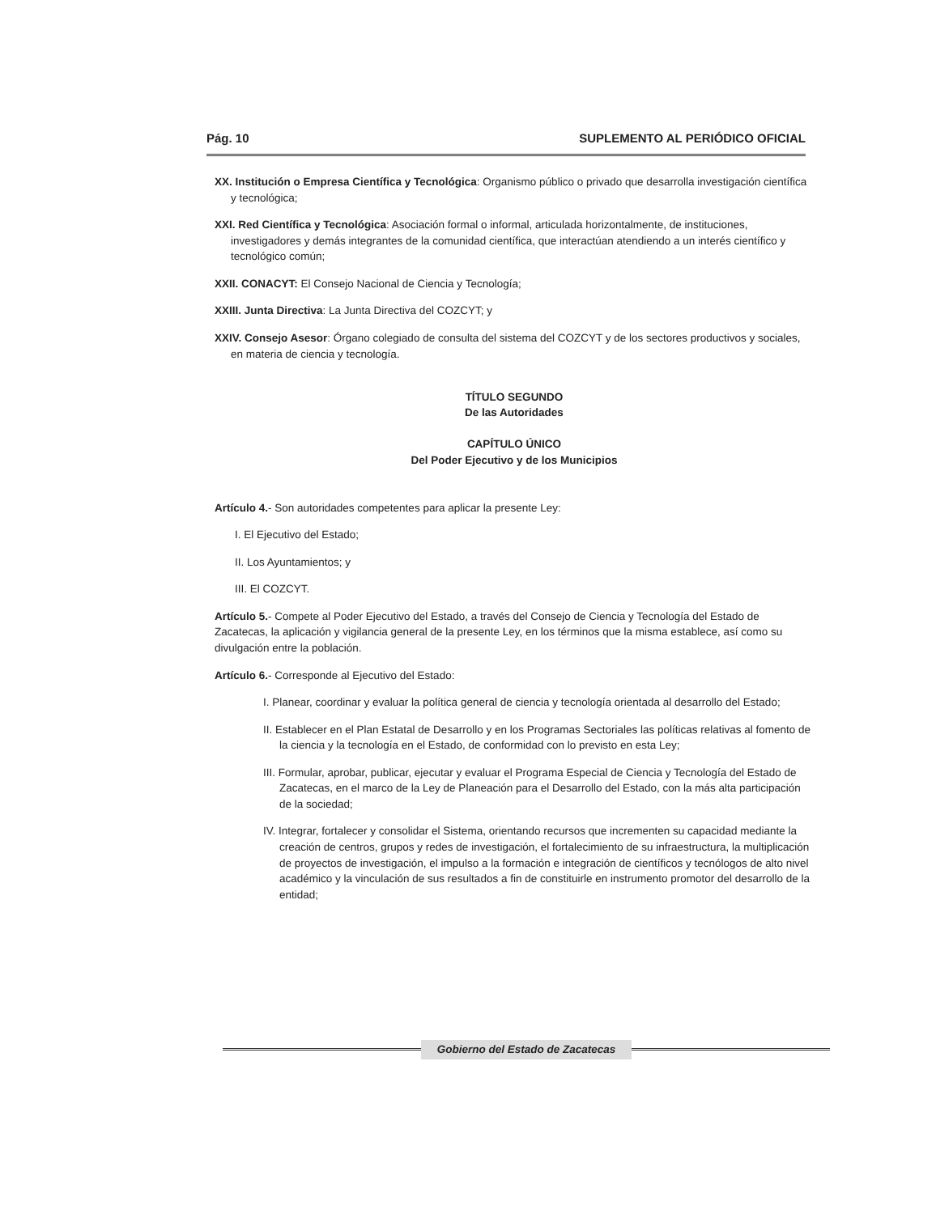Pág. 10 SUPLEMENTO AL PERIÓDICO OFICIAL
XX. Institución o Empresa Científica y Tecnológica: Organismo público o privado que desarrolla investigación científica y tecnológica;
XXI. Red Científica y Tecnológica: Asociación formal o informal, articulada horizontalmente, de instituciones, investigadores y demás integrantes de la comunidad científica, que interactúan atendiendo a un interés científico y tecnológico común;
XXII. CONACYT: El Consejo Nacional de Ciencia y Tecnología;
XXIII. Junta Directiva: La Junta Directiva del COZCYT; y
XXIV. Consejo Asesor: Órgano colegiado de consulta del sistema del COZCYT y de los sectores productivos y sociales, en materia de ciencia y tecnología.
TÍTULO SEGUNDO
De las Autoridades
CAPÍTULO ÚNICO
Del Poder Ejecutivo y de los Municipios
Artículo 4.- Son autoridades competentes para aplicar la presente Ley:
I. El Ejecutivo del Estado;
II. Los Ayuntamientos; y
III. El COZCYT.
Artículo 5.- Compete al Poder Ejecutivo del Estado, a través del Consejo de Ciencia y Tecnología del Estado de Zacatecas, la aplicación y vigilancia general de la presente Ley, en los términos que la misma establece, así como su divulgación entre la población.
Artículo 6.- Corresponde al Ejecutivo del Estado:
I. Planear, coordinar y evaluar la política general de ciencia y tecnología orientada al desarrollo del Estado;
II. Establecer en el Plan Estatal de Desarrollo y en los Programas Sectoriales las políticas relativas al fomento de la ciencia y la tecnología en el Estado, de conformidad con lo previsto en esta Ley;
III. Formular, aprobar, publicar, ejecutar y evaluar el Programa Especial de Ciencia y Tecnología del Estado de Zacatecas, en el marco de la Ley de Planeación para el Desarrollo del Estado, con la más alta participación de la sociedad;
IV. Integrar, fortalecer y consolidar el Sistema, orientando recursos que incrementen su capacidad mediante la creación de centros, grupos y redes de investigación, el fortalecimiento de su infraestructura, la multiplicación de proyectos de investigación, el impulso a la formación e integración de científicos y tecnólogos de alto nivel académico y la vinculación de sus resultados a fin de constituirle en instrumento promotor del desarrollo de la entidad;
Gobierno del Estado de Zacatecas